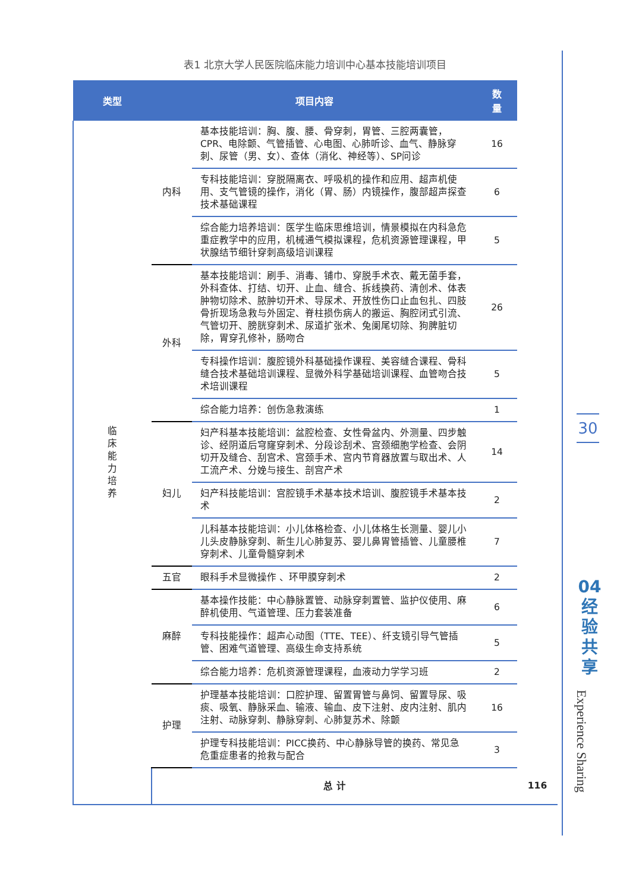表1 北京大学人民医院临床能力培训中心基本技能培训项目
| 类型 | 项目内容 | | 数 量 | |
| --- | --- | --- | --- | --- |
| 临 床 能 力 培 养 | 内科 | 基本技能培训：胸、腹、腰、骨穿刺，胃管、三腔两囊管，CPR、电除颤、气管插管、心电图、心肺听诊、血气、静脉穿刺、尿管（男、女）、查体（消化、神经等）、SP问诊 | 16 | |
| | | 专科技能培训：穿脱隔离衣、呼吸机的操作和应用、超声机使用、支气管镜的操作，消化（胃、肠）内镜操作，腹部超声探查技术基础课程 | 6 | |
| | | 综合能力培养培训：医学生临床思维培训，情景模拟在内科急危重症教学中的应用，机械通气模拟课程，危机资源管理课程，甲状腺结节细针穿刺高级培训课程 | 5 | |
| | 外科 | 基本技能培训：刷手、消毒、铺巾、穿脱手术衣、戴无菌手套，外科查体、打结、切开、止血、缝合、拆线换药、清创术、体表肿物切除术、脓肿切开术、导尿术、开放性伤口止血包扎、四肢骨折现场急救与外固定、脊柱损伤病人的搬运、胸腔闭式引流、气管切开、膀胱穿刺术、尿道扩张术、兔阑尾切除、狗脾脏切除，胃穿孔修补，肠吻合 | 26 | |
| | | 专科操作培训：腹腔镜外科基础操作课程、美容缝合课程、骨科缝合技术基础培训课程、显微外科学基础培训课程、血管吻合技术培训课程 | 5 | |
| | | 综合能力培养：创伤急救演练 | 1 | |
| | 妇儿 | 妇产科基本技能培训：盆腔检查、女性骨盆内、外测量、四步触诊、经阴道后穹窿穿刺术、分段诊刮术、宫颈细胞学检查、会阴切开及缝合、刮宫术、宫颈手术、宫内节育器放置与取出术、人工流产术、分娩与接生、剖宫产术 | 14 | |
| | | 妇产科技能培训：宫腔镜手术基本技术培训、腹腔镜手术基本技术 | 2 | |
| | | 儿科基本技能培训：小儿体格检查、小儿体格生长测量、婴儿小儿头皮静脉穿刺、新生儿心肺复苏、婴儿鼻胃管插管、儿童腰椎穿刺术、儿童骨髓穿刺术 | 7 | |
| | 五官 | 眼科手术显微操作 、环甲膜穿刺术 | 2 | |
| | 麻醉 | 基本操作技能：中心静脉置管、动脉穿刺置管、监护仪使用、麻醉机使用、气道管理、压力套装准备 | 6 | |
| | | 专科技能操作：超声心动图（TTE、TEE）、纤支镜引导气管插管、困难气道管理、高级生命支持系统 | 5 | |
| | | 综合能力培养：危机资源管理课程，血液动力学学习班 | 2 | |
| | 护理 | 护理基本技能培训：口腔护理、留置胃管与鼻饲、留置导尿、吸痰、吸氧、静脉采血、输液、输血、皮下注射、皮内注射、肌内注射、动脉穿刺、静脉穿刺、心肺复苏术、除颤 | 16 | |
| | | 护理专科技能培训：PICC换药、中心静脉导管的换药、常见急危重症患者的抢救与配合 | 3 | |
| | 总 计 | | | 116 |
30
04
经
验
共
享
Experience Sharing